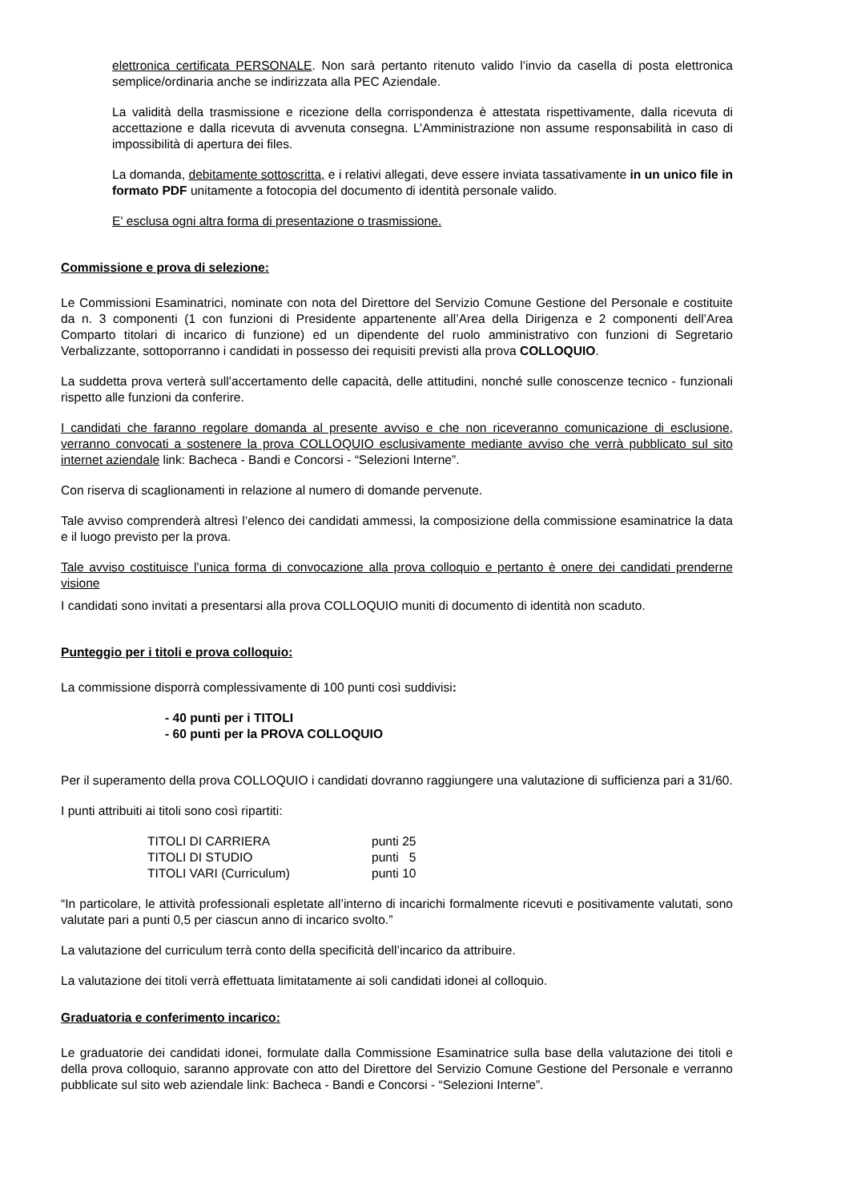elettronica certificata PERSONALE. Non sarà pertanto ritenuto valido l’invio da casella di posta elettronica semplice/ordinaria anche se indirizzata alla PEC Aziendale.
La validità della trasmissione e ricezione della corrispondenza è attestata rispettivamente, dalla ricevuta di accettazione e dalla ricevuta di avvenuta consegna. L’Amministrazione non assume responsabilità in caso di impossibilità di apertura dei files.
La domanda, debitamente sottoscritta, e i relativi allegati, deve essere inviata tassativamente in un unico file in formato PDF unitamente a fotocopia del documento di identità personale valido.
E' esclusa ogni altra forma di presentazione o trasmissione.
Commissione e prova di selezione:
Le Commissioni Esaminatrici, nominate con nota del Direttore del Servizio Comune Gestione del Personale e costituite da n. 3 componenti (1 con funzioni di Presidente appartenente all’Area della Dirigenza e 2 componenti dell’Area Comparto titolari di incarico di funzione) ed un dipendente del ruolo amministrativo con funzioni di Segretario Verbalizzante, sottoporranno i candidati in possesso dei requisiti previsti alla prova COLLOQUIO.
La suddetta prova verterà sull’accertamento delle capacità, delle attitudini, nonché sulle conoscenze tecnico - funzionali rispetto alle funzioni da conferire.
I candidati che faranno regolare domanda al presente avviso e che non riceveranno comunicazione di esclusione, verranno convocati a sostenere la prova COLLOQUIO esclusivamente mediante avviso che verrà pubblicato sul sito internet aziendale link: Bacheca - Bandi e Concorsi - “Selezioni Interne”.
Con riserva di scaglionamenti in relazione al numero di domande pervenute.
Tale avviso comprenderà altresì l’elenco dei candidati ammessi, la composizione della commissione esaminatrice la data e il luogo previsto per la prova.
Tale avviso costituisce l’unica forma di convocazione alla prova colloquio e pertanto è onere dei candidati prenderne visione
I candidati sono invitati a presentarsi alla prova COLLOQUIO muniti di documento di identità non scaduto.
Punteggio per i titoli e prova colloquio:
La commissione disporrà complessivamente di 100 punti così suddivisi:
- 40 punti per i TITOLI
- 60 punti per la PROVA COLLOQUIO
Per il superamento della prova COLLOQUIO i candidati dovranno raggiungere una valutazione di sufficienza pari a 31/60.
I punti attribuiti ai titoli sono così ripartiti:
| TITOLI DI CARRIERA | punti 25 |
| TITOLI DI STUDIO | punti 5 |
| TITOLI VARI (Curriculum) | punti 10 |
“In particolare, le attività professionali espletate all’interno di incarichi formalmente ricevuti e positivamente valutati, sono valutate pari a punti 0,5 per ciascun anno di incarico svolto.”
La valutazione del curriculum terrà conto della specificità dell’incarico da attribuire.
La valutazione dei titoli verrà effettuata limitatamente ai soli candidati idonei al colloquio.
Graduatoria e conferimento incarico:
Le graduatorie dei candidati idonei, formulate dalla Commissione Esaminatrice sulla base della valutazione dei titoli e della prova colloquio, saranno approvate con atto del Direttore del Servizio Comune Gestione del Personale e verranno pubblicate sul sito web aziendale link: Bacheca - Bandi e Concorsi - “Selezioni Interne”.